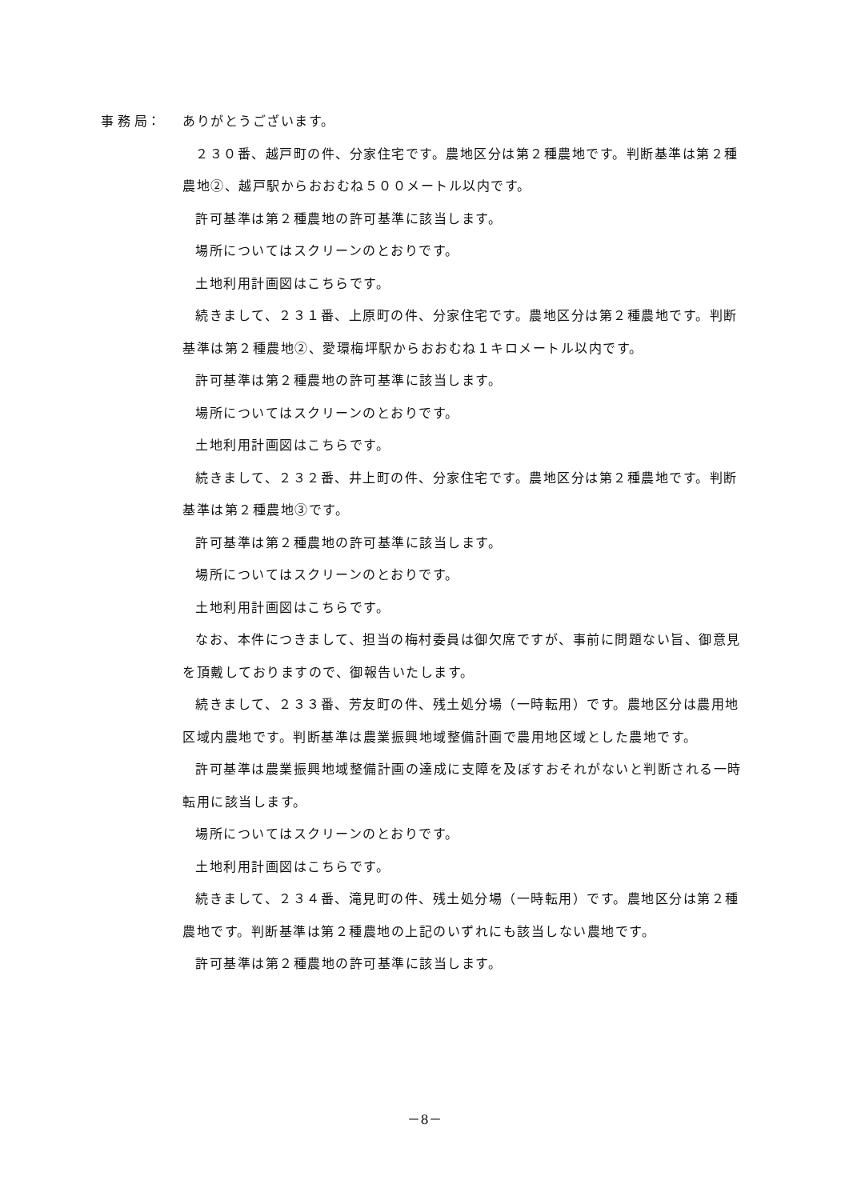事 務 局：
ありがとうございます。
２３０番、越戸町の件、分家住宅です。農地区分は第２種農地です。判断基準は第２種農地②、越戸駅からおおむね５００メートル以内です。
許可基準は第２種農地の許可基準に該当します。
場所についてはスクリーンのとおりです。
土地利用計画図はこちらです。
続きまして、２３１番、上原町の件、分家住宅です。農地区分は第２種農地です。判断基準は第２種農地②、愛環梅坪駅からおおむね１キロメートル以内です。
許可基準は第２種農地の許可基準に該当します。
場所についてはスクリーンのとおりです。
土地利用計画図はこちらです。
続きまして、２３２番、井上町の件、分家住宅です。農地区分は第２種農地です。判断基準は第２種農地③です。
許可基準は第２種農地の許可基準に該当します。
場所についてはスクリーンのとおりです。
土地利用計画図はこちらです。
なお、本件につきまして、担当の梅村委員は御欠席ですが、事前に問題ない旨、御意見を頂戴しておりますので、御報告いたします。
続きまして、２３３番、芳友町の件、残土処分場（一時転用）です。農地区分は農用地区域内農地です。判断基準は農業振興地域整備計画で農用地区域とした農地です。
許可基準は農業振興地域整備計画の達成に支障を及ぼすおそれがないと判断される一時転用に該当します。
場所についてはスクリーンのとおりです。
土地利用計画図はこちらです。
続きまして、２３４番、滝見町の件、残土処分場（一時転用）です。農地区分は第２種農地です。判断基準は第２種農地の上記のいずれにも該当しない農地です。
許可基準は第２種農地の許可基準に該当します。
－8－